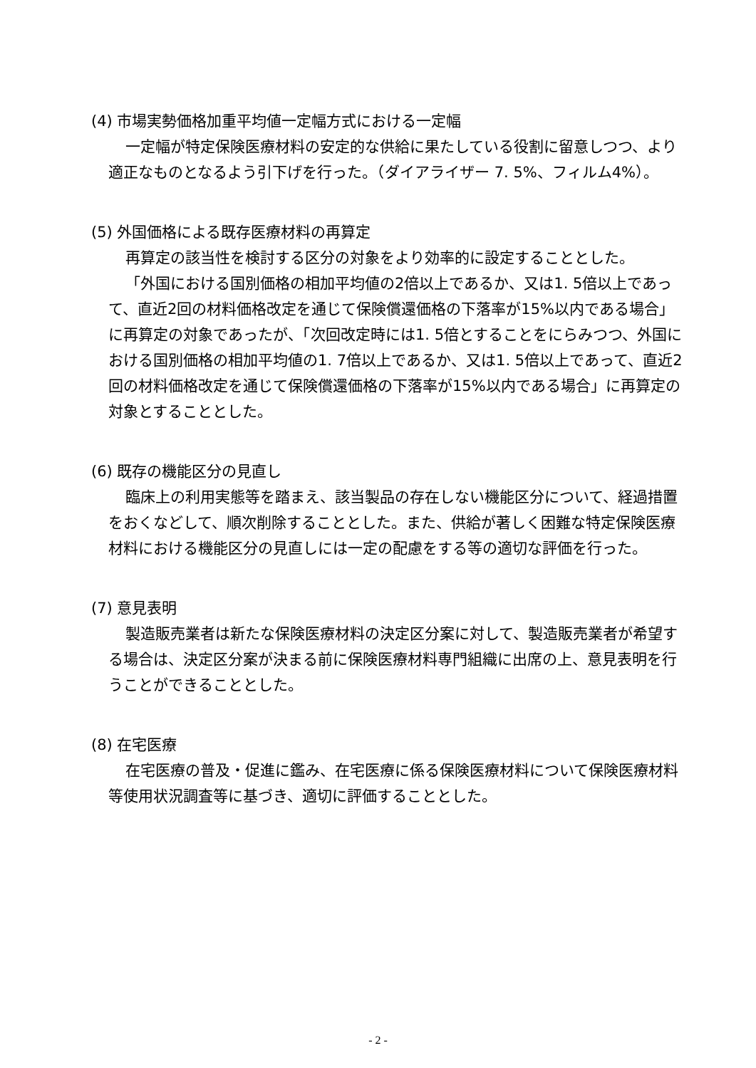(4) 市場実勢価格加重平均値一定幅方式における一定幅
一定幅が特定保険医療材料の安定的な供給に果たしている役割に留意しつつ、より適正なものとなるよう引下げを行った。（ダイアライザー 7. 5%、フィルム4%）。
(5) 外国価格による既存医療材料の再算定
再算定の該当性を検討する区分の対象をより効率的に設定することとした。
「外国における国別価格の相加平均値の2倍以上であるか、又は1. 5倍以上であって、直近2回の材料価格改定を通じて保険償還価格の下落率が15%以内である場合」に再算定の対象であったが、「次回改定時には1. 5倍とすることをにらみつつ、外国における国別価格の相加平均値の1. 7倍以上であるか、又は1. 5倍以上であって、直近2回の材料価格改定を通じて保険償還価格の下落率が15%以内である場合」に再算定の対象とすることとした。
(6) 既存の機能区分の見直し
臨床上の利用実態等を踏まえ、該当製品の存在しない機能区分について、経過措置をおくなどして、順次削除することとした。また、供給が著しく困難な特定保険医療材料における機能区分の見直しには一定の配慮をする等の適切な評価を行った。
(7) 意見表明
製造販売業者は新たな保険医療材料の決定区分案に対して、製造販売業者が希望する場合は、決定区分案が決まる前に保険医療材料専門組織に出席の上、意見表明を行うことができることとした。
(8) 在宅医療
在宅医療の普及・促進に鑑み、在宅医療に係る保険医療材料について保険医療材料等使用状況調査等に基づき、適切に評価することとした。
- 2 -